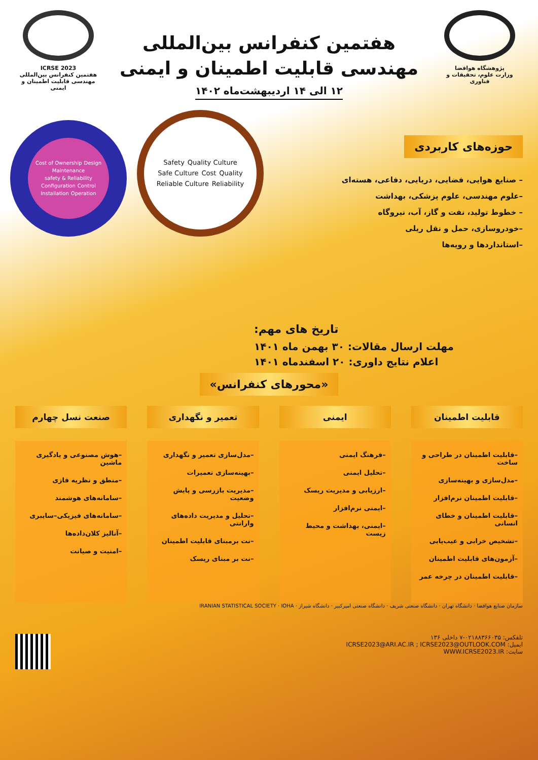پژوهشگاه هوافضا
وزارت علوم، تحقیقات و فناوری
هفتمین کنفرانس بین‌المللی
مهندسی قابلیت اطمینان و ایمنی
۱۲ الی ۱۴ اردیبهشت‌ماه ۱۴۰۲
ICRSE 2023
هفتمین کنفرانس بین‌المللی
مهندسی قابلیت اطمینان و ایمنی
حوزه‌های کاربردی
– صنایع هوایی، فضایی، دریایی، دفاعی، هسته‌ای
–علوم مهندسی، علوم پزشکی، بهداشت
– خطوط تولید، نفت و گاز، آب، نیروگاه
–خودروسازی، حمل و نقل ریلی
–استانداردها و رویه‌ها
Safety Quality Culture Safe Culture Cost Quality Reliable Culture Reliability
Cost of Ownership Design Maintenance safety & Reliability Configuration Control Installation Operation
تاریخ های مهم:
مهلت ارسال مقالات: ۳۰ بهمن ماه ۱۴۰۱
اعلام نتایج داوری: ۲۰ اسفندماه ۱۴۰۱
«محورهای کنفرانس»
قابلیت اطمینان
–قابلیت اطمینان در طراحی و ساخت
–مدل‌سازی و بهینه‌سازی
–قابلیت اطمینان نرم‌افزار
–قابلیت اطمینان و خطای انسانی
–تشخیص خرابی و عیب‌یابی
–آزمون‌های قابلیت اطمینان
–قابلیت اطمینان در چرخه عمر
ایمنی
–فرهنگ ایمنی
–تحلیل ایمنی
–ارزیابی و مدیریت ریسک
–ایمنی نرم‌افزار
–ایمنی، بهداشت و محیط زیست
تعمیر و نگهداری
–مدل‌سازی تعمیر و نگهداری
–بهینه‌سازی تعمیرات
–مدیریت بازرسی و پایش وضعیت
–تحلیل و مدیریت داده‌های وارانتی
–نت برمبنای قابلیت اطمینان
–نت بر مبنای ریسک
صنعت نسل چهارم
–هوش مصنوعی و یادگیری ماشین
–منطق و نظریه فازی
–سامانه‌های هوشمند
–سامانه‌های فیزیکی–سایبری
–آنالیز کلان‌داده‌ها
–امنیت و صیانت
سازمان صنایع هوافضا · دانشگاه تهران · دانشگاه صنعتی شریف · دانشگاه صنعتی امیرکبیر · دانشگاه شیراز · IRANIAN STATISTICAL SOCIETY · IOHA
تلفکس: ۰۲۱۸۸۳۶۶۰۳۵-۷ داخلی ۱۳۶
ICRSE2023@ARI.AC.IR ; ICRSE2023@OUTLOOK.COM :ایمیل
WWW.ICRSE2023.IR :سایت